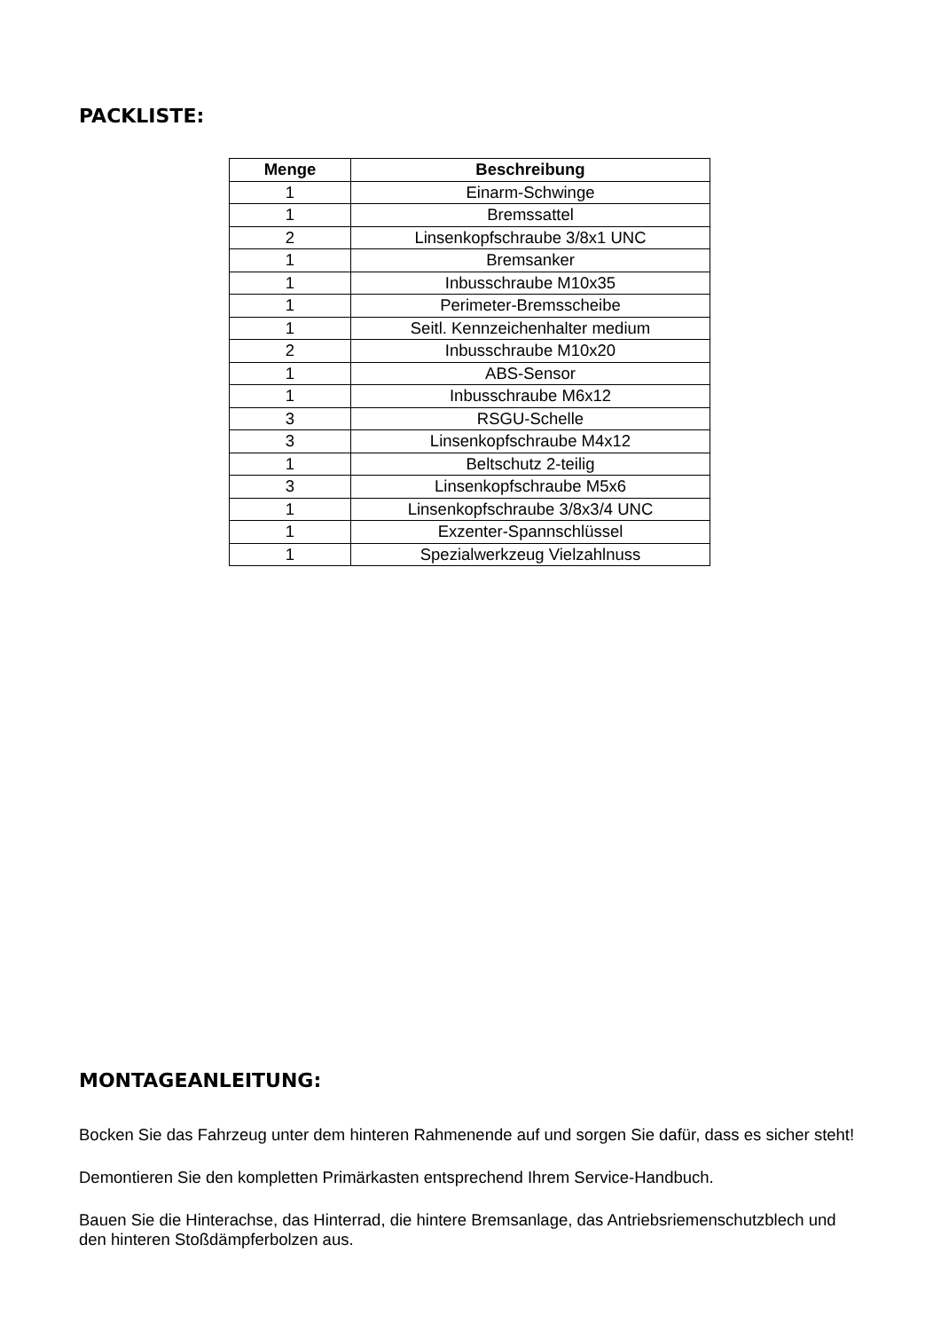PACKLISTE:
| Menge | Beschreibung |
| --- | --- |
| 1 | Einarm-Schwinge |
| 1 | Bremssattel |
| 2 | Linsenkopfschraube 3/8x1 UNC |
| 1 | Bremsanker |
| 1 | Inbusschraube M10x35 |
| 1 | Perimeter-Bremsscheibe |
| 1 | Seitl. Kennzeichenhalter medium |
| 2 | Inbusschraube M10x20 |
| 1 | ABS-Sensor |
| 1 | Inbusschraube M6x12 |
| 3 | RSGU-Schelle |
| 3 | Linsenkopfschraube M4x12 |
| 1 | Beltschutz 2-teilig |
| 3 | Linsenkopfschraube M5x6 |
| 1 | Linsenkopfschraube 3/8x3/4 UNC |
| 1 | Exzenter-Spannschlüssel |
| 1 | Spezialwerkzeug Vielzahlnuss |
MONTAGEANLEITUNG:
Bocken Sie das Fahrzeug unter dem hinteren Rahmenende auf und sorgen Sie dafür, dass es sicher steht!
Demontieren Sie den kompletten Primärkasten entsprechend Ihrem Service-Handbuch.
Bauen Sie die Hinterachse, das Hinterrad, die hintere Bremsanlage, das Antriebsriemenschutzblech und den hinteren Stoßdämpferbolzen aus.